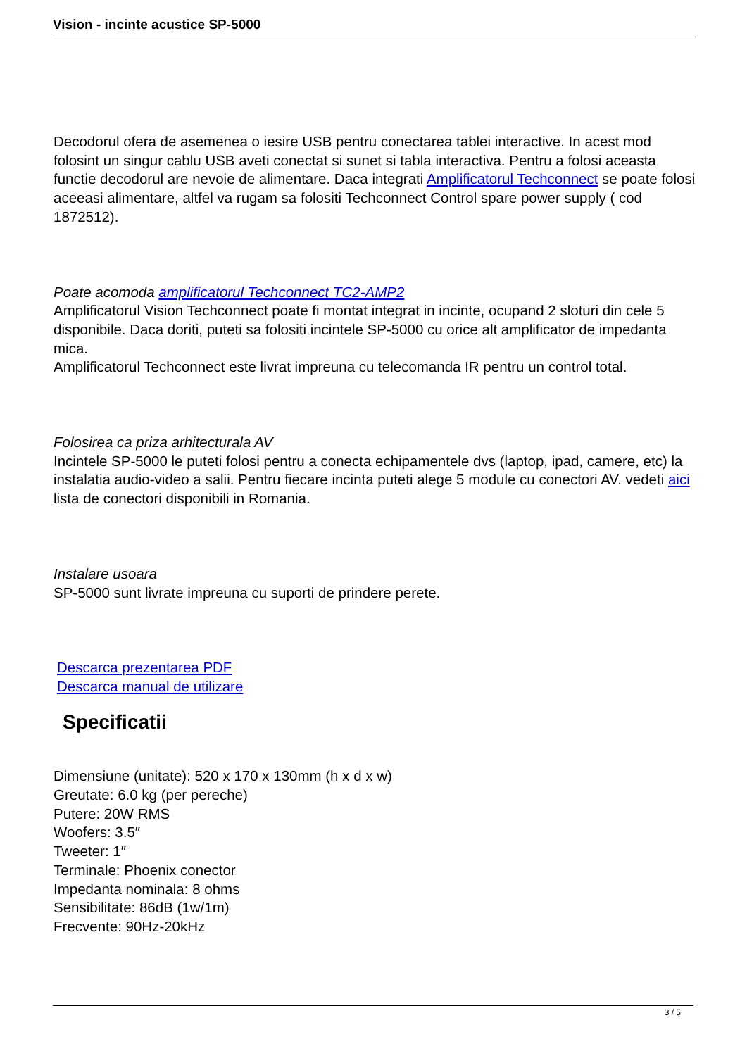Vision - incinte acustice SP-5000
Decodorul ofera de asemenea o iesire USB pentru conectarea tablei interactive. In acest mod folosint un singur cablu USB aveti conectat si sunet si tabla interactiva. Pentru a folosi aceasta functie decodorul are nevoie de alimentare. Daca integrati Amplificatorul Techconnect se poate folosi aceeasi alimentare, altfel va rugam sa folositi Techconnect Control spare power supply ( cod 1872512).
Poate acomoda amplificatorul Techconnect TC2-AMP2
Amplificatorul Vision Techconnect poate fi montat integrat in incinte, ocupand 2 sloturi din cele 5 disponibile. Daca doriti, puteti sa folositi incintele SP-5000 cu orice alt amplificator de impedanta mica.
Amplificatorul Techconnect este livrat impreuna cu telecomanda IR pentru un control total.
Folosirea ca priza arhitecturala AV
Incintele SP-5000 le puteti folosi pentru a conecta echipamentele dvs (laptop, ipad, camere, etc) la instalatia audio-video a salii. Pentru fiecare incinta puteti alege 5 module cu conectori AV. vedeti aici lista de conectori disponibili in Romania.
Instalare usoara
SP-5000 sunt livrate impreuna cu suporti de prindere perete.
Descarca prezentarea PDF
Descarca manual de utilizare
Specificatii
Dimensiune (unitate): 520 x 170 x 130mm (h x d x w)
Greutate: 6.0 kg (per pereche)
Putere: 20W RMS
Woofers: 3.5″
Tweeter: 1″
Terminale: Phoenix conector
Impedanta nominala: 8 ohms
Sensibilitate: 86dB (1w/1m)
Frecvente: 90Hz-20kHz
3 / 5